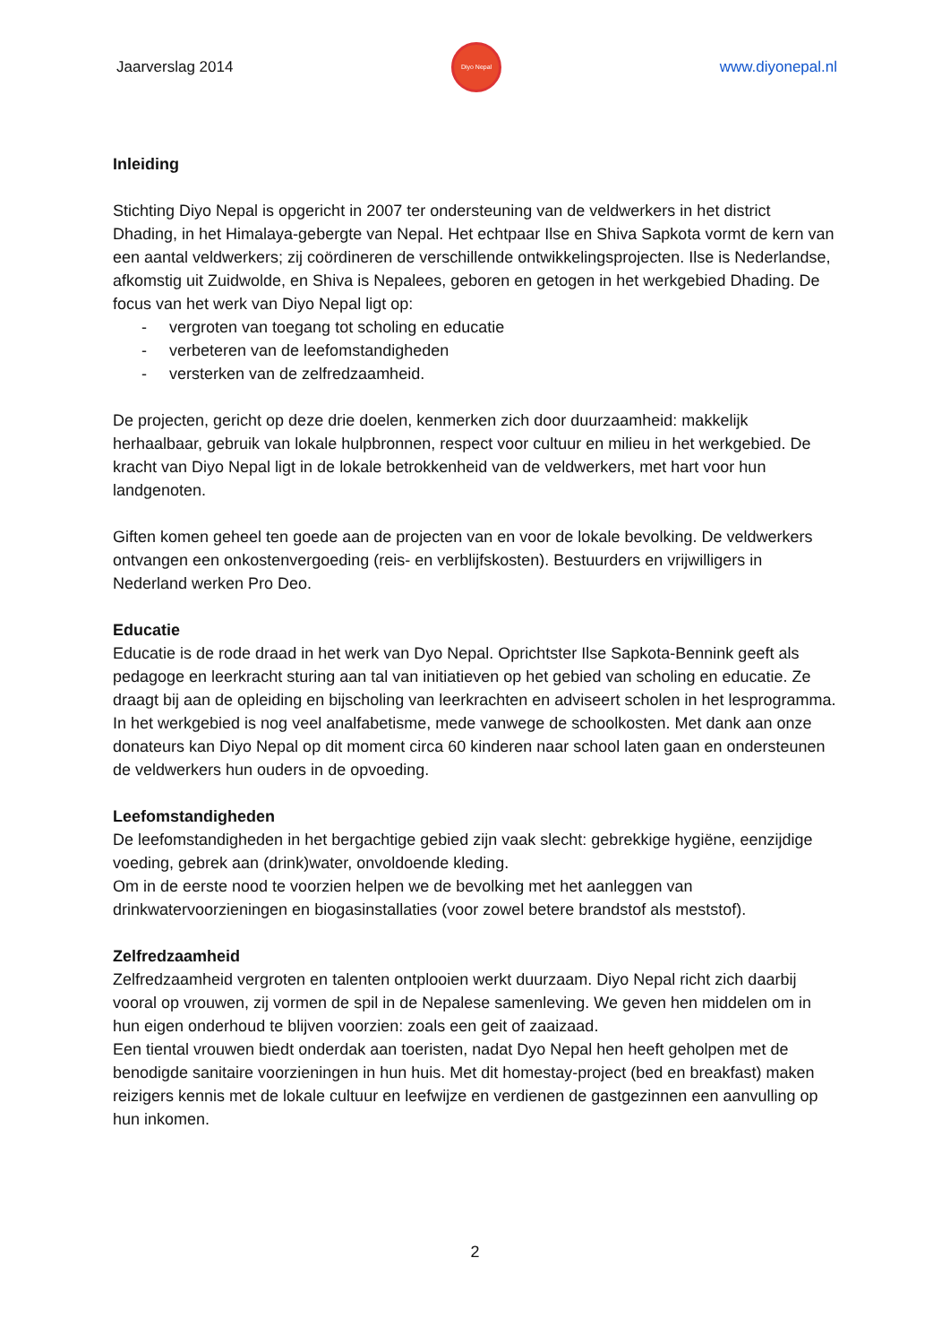Jaarverslag 2014
Diyo Nepal
www.diyonepal.nl
Inleiding
Stichting Diyo Nepal is opgericht in 2007 ter ondersteuning van de veldwerkers in het district Dhading, in het Himalaya-gebergte van Nepal. Het echtpaar Ilse en Shiva Sapkota vormt de kern van een aantal veldwerkers; zij coördineren de verschillende ontwikkelingsprojecten. Ilse is Nederlandse, afkomstig uit Zuidwolde, en Shiva is Nepalees, geboren en getogen in het werkgebied Dhading. De focus van het werk van Diyo Nepal ligt op:
- vergroten van toegang tot scholing en educatie
- verbeteren van de leefomstandigheden
- versterken van de zelfredzaamheid.
De projecten, gericht op deze drie doelen, kenmerken zich door duurzaamheid: makkelijk herhaalbaar, gebruik van lokale hulpbronnen, respect voor cultuur en milieu in het werkgebied. De kracht van Diyo Nepal ligt in de lokale betrokkenheid van de veldwerkers, met hart voor hun landgenoten.
Giften komen geheel ten goede aan de projecten van en voor de lokale bevolking. De veldwerkers ontvangen een onkostenvergoeding (reis- en verblijfskosten). Bestuurders en vrijwilligers in Nederland werken Pro Deo.
Educatie
Educatie is de rode draad in het werk van Dyo Nepal. Oprichtster Ilse Sapkota-Bennink geeft als pedagoge en leerkracht sturing aan tal van initiatieven op het gebied van scholing en educatie. Ze draagt bij aan de opleiding en bijscholing van leerkrachten en adviseert scholen in het lesprogramma. In het werkgebied is nog veel analfabetisme, mede vanwege de schoolkosten. Met dank aan onze donateurs kan Diyo Nepal op dit moment circa 60 kinderen naar school laten gaan en ondersteunen de veldwerkers hun ouders in de opvoeding.
Leefomstandigheden
De leefomstandigheden in het bergachtige gebied zijn vaak slecht: gebrekkige hygiëne, eenzijdige voeding, gebrek aan (drink)water, onvoldoende kleding.
Om in de eerste nood te voorzien helpen we de bevolking met het aanleggen van drinkwatervoorzieningen en biogasinstallaties (voor zowel betere brandstof als meststof).
Zelfredzaamheid
Zelfredzaamheid vergroten en talenten ontplooien werkt duurzaam. Diyo Nepal richt zich daarbij vooral op vrouwen, zij vormen de spil in de Nepalese samenleving. We geven hen middelen om in hun eigen onderhoud te blijven voorzien: zoals een geit of zaaizaad.
Een tiental vrouwen biedt onderdak aan toeristen, nadat Dyo Nepal hen heeft geholpen met de benodigde sanitaire voorzieningen in hun huis. Met dit homestay-project (bed en breakfast) maken reizigers kennis met de lokale cultuur en leefwijze en verdienen de gastgezinnen een aanvulling op hun inkomen.
2